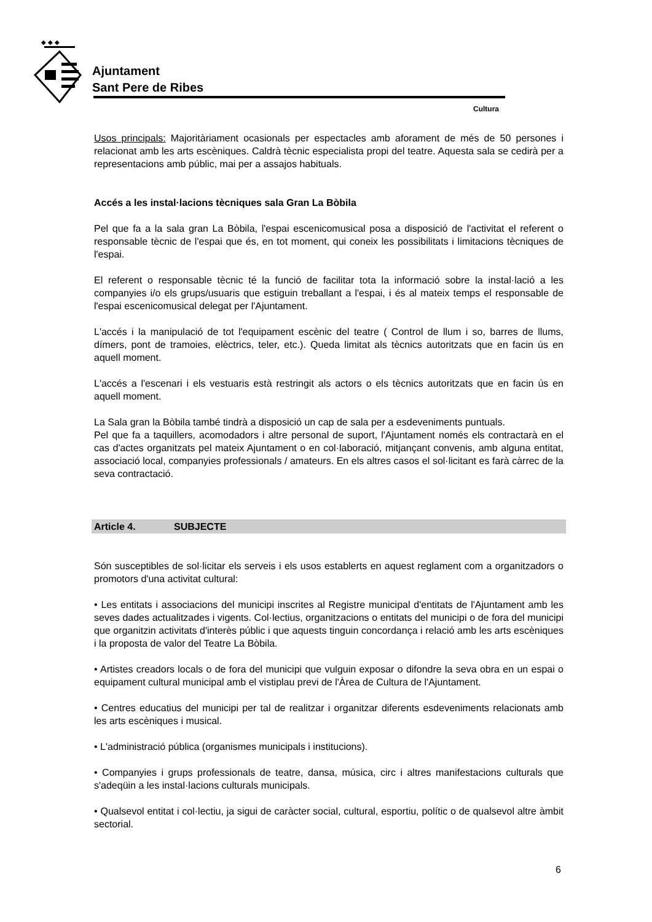◆ ◆ ◆
Ajuntament
Sant Pere de Ribes
Cultura
Usos principals: Majoritàriament ocasionals per espectacles amb aforament de més de 50 persones i relacionat amb les arts escèniques. Caldrà tècnic especialista propi del teatre. Aquesta sala se cedirà per a representacions amb públic, mai per a assajos habituals.
Accés a les instal·lacions tècniques sala Gran La Bòbila
Pel que fa a la sala gran La Bòbila, l'espai escenicomusical posa a disposició de l'activitat el referent o responsable tècnic de l'espai que és, en tot moment, qui coneix les possibilitats i limitacions tècniques de l'espai.
El referent o responsable tècnic té la funció de facilitar tota la informació sobre la instal·lació a les companyies i/o els grups/usuaris que estiguin treballant a l'espai, i és al mateix temps el responsable de l'espai escenicomusical delegat per l'Ajuntament.
L'accés i la manipulació de tot l'equipament escènic del teatre ( Control de llum i so, barres de llums, dímers, pont de tramoies, elèctrics, teler, etc.). Queda limitat als tècnics autoritzats que en facin ús en aquell moment.
L'accés a l'escenari i els vestuaris està restringit als actors o els tècnics autoritzats que en facin ús en aquell moment.
La Sala gran la Bòbila també tindrà a disposició un cap de sala per a esdeveniments puntuals.
Pel que fa a taquillers, acomodadors i altre personal de suport, l'Ajuntament només els contractarà en el cas d'actes organitzats pel mateix Ajuntament o en col·laboració, mitjançant convenis, amb alguna entitat, associació local, companyies professionals / amateurs. En els altres casos el sol·licitant es farà càrrec de la seva contractació.
Article 4. SUBJECTE
Són susceptibles de sol·licitar els serveis i els usos establerts en aquest reglament com a organitzadors o promotors d'una activitat cultural:
• Les entitats i associacions del municipi inscrites al Registre municipal d'entitats de l'Ajuntament amb les seves dades actualitzades i vigents. Col·lectius, organitzacions o entitats del municipi o de fora del municipi que organitzin activitats d'interès públic i que aquests tinguin concordança i relació amb les arts escèniques i la proposta de valor del Teatre La Bòbila.
• Artistes creadors locals o de fora del municipi que vulguin exposar o difondre la seva obra en un espai o equipament cultural municipal amb el vistiplau previ de l'Àrea de Cultura de l'Ajuntament.
• Centres educatius del municipi per tal de realitzar i organitzar diferents esdeveniments relacionats amb les arts escèniques i musical.
• L'administració pública (organismes municipals i institucions).
• Companyies i grups professionals de teatre, dansa, música, circ i altres manifestacions culturals que s'adeqüin a les instal·lacions culturals municipals.
• Qualsevol entitat i col·lectiu, ja sigui de caràcter social, cultural, esportiu, polític o de qualsevol altre àmbit sectorial.
6